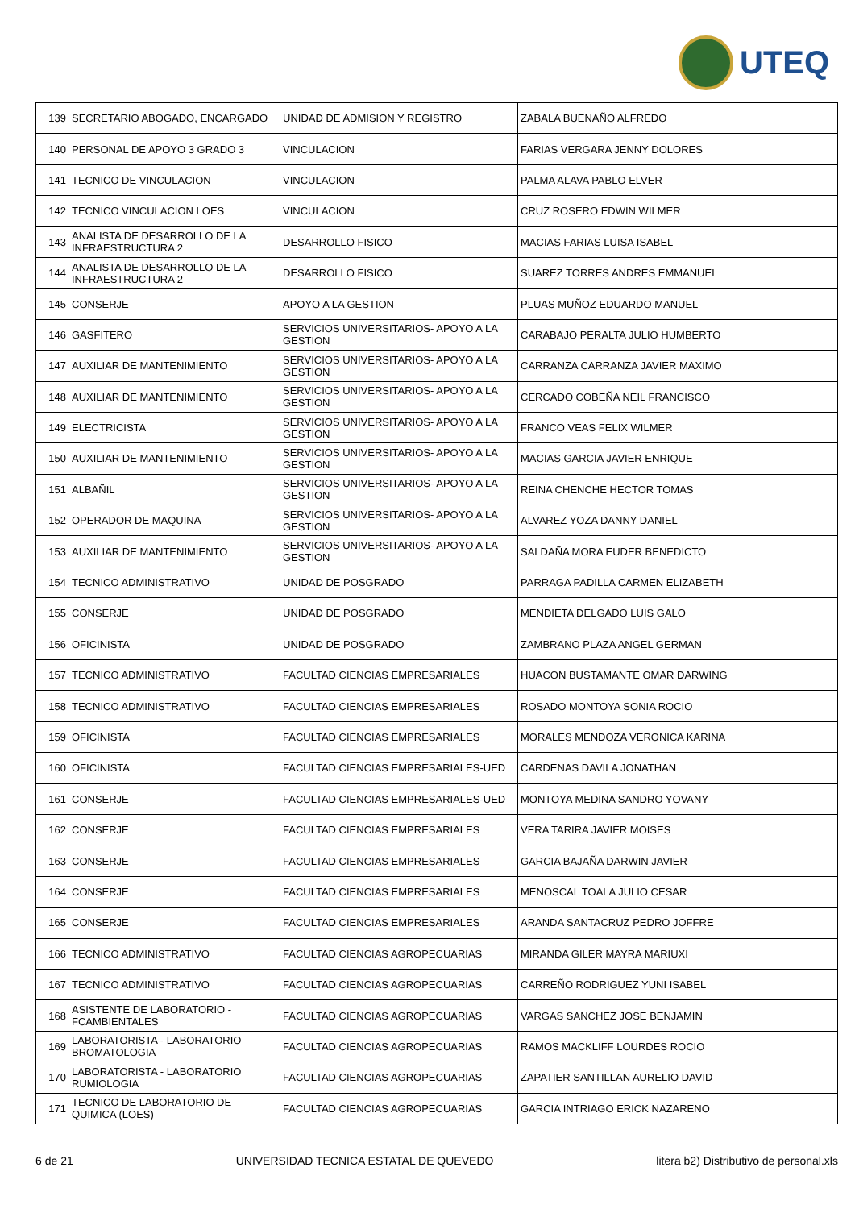UTEQ
| 139 | SECRETARIO ABOGADO, ENCARGADO | UNIDAD DE ADMISION Y REGISTRO | ZABALA BUENAÑO ALFREDO |
| 140 | PERSONAL DE APOYO 3 GRADO 3 | VINCULACION | FARIAS VERGARA JENNY DOLORES |
| 141 | TECNICO DE VINCULACION | VINCULACION | PALMA ALAVA PABLO ELVER |
| 142 | TECNICO VINCULACION LOES | VINCULACION | CRUZ ROSERO EDWIN WILMER |
| 143 | ANALISTA DE DESARROLLO DE LA INFRAESTRUCTURA 2 | DESARROLLO FISICO | MACIAS FARIAS LUISA ISABEL |
| 144 | ANALISTA DE DESARROLLO DE LA INFRAESTRUCTURA 2 | DESARROLLO FISICO | SUAREZ TORRES ANDRES EMMANUEL |
| 145 | CONSERJE | APOYO A LA GESTION | PLUAS MUÑOZ EDUARDO MANUEL |
| 146 | GASFITERO | SERVICIOS UNIVERSITARIOS- APOYO A LA GESTION | CARABAJO PERALTA JULIO HUMBERTO |
| 147 | AUXILIAR DE MANTENIMIENTO | SERVICIOS UNIVERSITARIOS- APOYO A LA GESTION | CARRANZA CARRANZA JAVIER MAXIMO |
| 148 | AUXILIAR DE MANTENIMIENTO | SERVICIOS UNIVERSITARIOS- APOYO A LA GESTION | CERCADO COBEÑA NEIL FRANCISCO |
| 149 | ELECTRICISTA | SERVICIOS UNIVERSITARIOS- APOYO A LA GESTION | FRANCO VEAS FELIX WILMER |
| 150 | AUXILIAR DE MANTENIMIENTO | SERVICIOS UNIVERSITARIOS- APOYO A LA GESTION | MACIAS GARCIA JAVIER ENRIQUE |
| 151 | ALBAÑIL | SERVICIOS UNIVERSITARIOS- APOYO A LA GESTION | REINA CHENCHE HECTOR TOMAS |
| 152 | OPERADOR DE MAQUINA | SERVICIOS UNIVERSITARIOS- APOYO A LA GESTION | ALVAREZ YOZA DANNY DANIEL |
| 153 | AUXILIAR DE MANTENIMIENTO | SERVICIOS UNIVERSITARIOS- APOYO A LA GESTION | SALDAÑA MORA EUDER BENEDICTO |
| 154 | TECNICO ADMINISTRATIVO | UNIDAD DE POSGRADO | PARRAGA PADILLA CARMEN ELIZABETH |
| 155 | CONSERJE | UNIDAD DE POSGRADO | MENDIETA DELGADO LUIS GALO |
| 156 | OFICINISTA | UNIDAD DE POSGRADO | ZAMBRANO PLAZA ANGEL GERMAN |
| 157 | TECNICO ADMINISTRATIVO | FACULTAD CIENCIAS EMPRESARIALES | HUACON BUSTAMANTE OMAR DARWING |
| 158 | TECNICO ADMINISTRATIVO | FACULTAD CIENCIAS EMPRESARIALES | ROSADO MONTOYA SONIA ROCIO |
| 159 | OFICINISTA | FACULTAD CIENCIAS EMPRESARIALES | MORALES MENDOZA VERONICA KARINA |
| 160 | OFICINISTA | FACULTAD CIENCIAS EMPRESARIALES-UED | CARDENAS DAVILA JONATHAN |
| 161 | CONSERJE | FACULTAD CIENCIAS EMPRESARIALES-UED | MONTOYA MEDINA SANDRO YOVANY |
| 162 | CONSERJE | FACULTAD CIENCIAS EMPRESARIALES | VERA TARIRA JAVIER MOISES |
| 163 | CONSERJE | FACULTAD CIENCIAS EMPRESARIALES | GARCIA BAJAÑA DARWIN JAVIER |
| 164 | CONSERJE | FACULTAD CIENCIAS EMPRESARIALES | MENOSCAL TOALA JULIO CESAR |
| 165 | CONSERJE | FACULTAD CIENCIAS EMPRESARIALES | ARANDA SANTACRUZ PEDRO JOFFRE |
| 166 | TECNICO ADMINISTRATIVO | FACULTAD CIENCIAS AGROPECUARIAS | MIRANDA GILER MAYRA MARIUXI |
| 167 | TECNICO ADMINISTRATIVO | FACULTAD CIENCIAS AGROPECUARIAS | CARREÑO RODRIGUEZ YUNI ISABEL |
| 168 | ASISTENTE DE LABORATORIO - FCAMBIENTALES | FACULTAD CIENCIAS AGROPECUARIAS | VARGAS SANCHEZ JOSE BENJAMIN |
| 169 | LABORATORISTA - LABORATORIO BROMATOLOGIA | FACULTAD CIENCIAS AGROPECUARIAS | RAMOS MACKLIFF LOURDES ROCIO |
| 170 | LABORATORISTA - LABORATORIO RUMIOLOGIA | FACULTAD CIENCIAS AGROPECUARIAS | ZAPATIER SANTILLAN AURELIO DAVID |
| 171 | TECNICO DE LABORATORIO DE QUIMICA (LOES) | FACULTAD CIENCIAS AGROPECUARIAS | GARCIA INTRIAGO ERICK NAZARENO |
6 de 21 UNIVERSIDAD TECNICA ESTATAL DE QUEVEDO litera b2) Distributivo de personal.xls